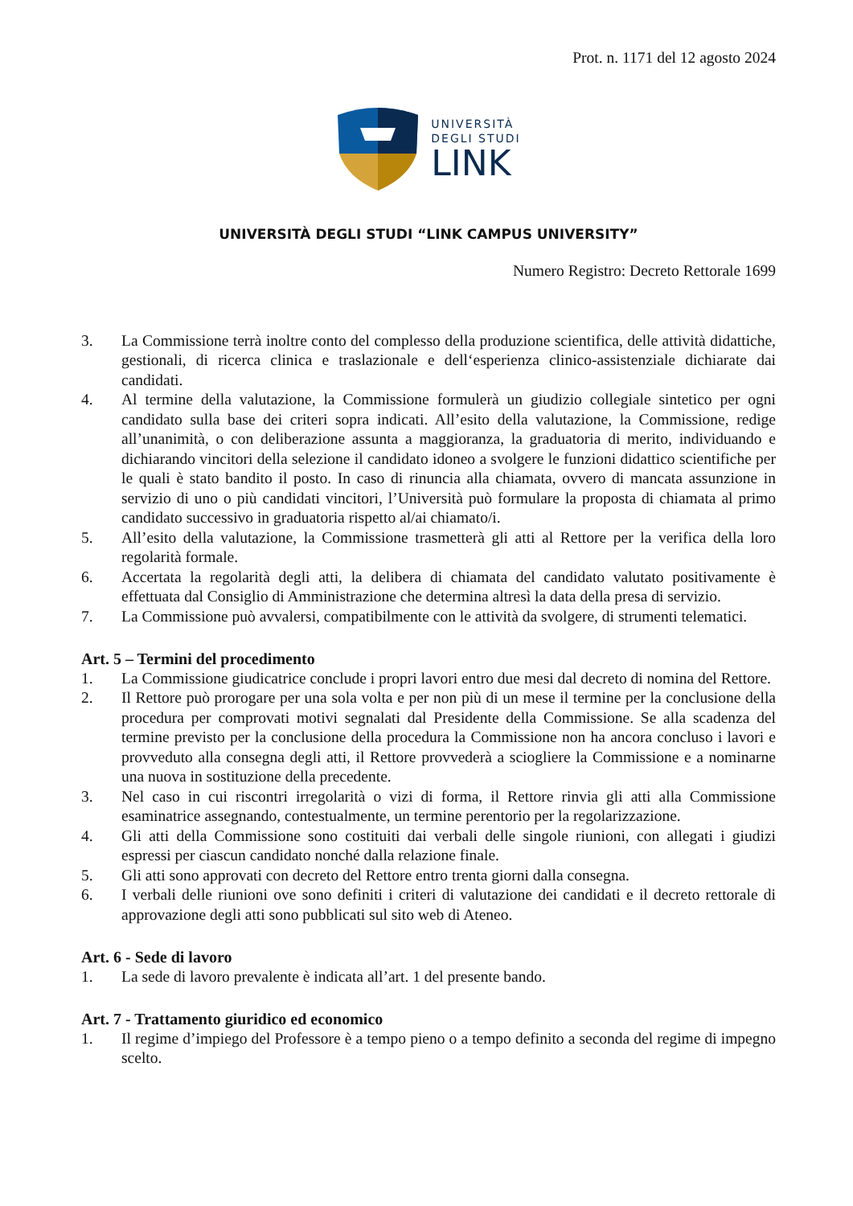Prot. n. 1171 del 12 agosto 2024
UNIVERSITÀ
DEGLI STUDI
LINK
UNIVERSITÀ DEGLI STUDI “LINK CAMPUS UNIVERSITY”
Numero Registro: Decreto Rettorale 1699
3. La Commissione terrà inoltre conto del complesso della produzione scientifica, delle attività didattiche, gestionali, di ricerca clinica e traslazionale e dell‘esperienza clinico-assistenziale dichiarate dai candidati.
4. Al termine della valutazione, la Commissione formulerà un giudizio collegiale sintetico per ogni candidato sulla base dei criteri sopra indicati. All’esito della valutazione, la Commissione, redige all’unanimità, o con deliberazione assunta a maggioranza, la graduatoria di merito, individuando e dichiarando vincitori della selezione il candidato idoneo a svolgere le funzioni didattico scientifiche per le quali è stato bandito il posto. In caso di rinuncia alla chiamata, ovvero di mancata assunzione in servizio di uno o più candidati vincitori, l’Università può formulare la proposta di chiamata al primo candidato successivo in graduatoria rispetto al/ai chiamato/i.
5. All’esito della valutazione, la Commissione trasmetterà gli atti al Rettore per la verifica della loro regolarità formale.
6. Accertata la regolarità degli atti, la delibera di chiamata del candidato valutato positivamente è effettuata dal Consiglio di Amministrazione che determina altresì la data della presa di servizio.
7. La Commissione può avvalersi, compatibilmente con le attività da svolgere, di strumenti telematici.
Art. 5 – Termini del procedimento
1. La Commissione giudicatrice conclude i propri lavori entro due mesi dal decreto di nomina del Rettore.
2. Il Rettore può prorogare per una sola volta e per non più di un mese il termine per la conclusione della procedura per comprovati motivi segnalati dal Presidente della Commissione. Se alla scadenza del termine previsto per la conclusione della procedura la Commissione non ha ancora concluso i lavori e provveduto alla consegna degli atti, il Rettore provvederà a sciogliere la Commissione e a nominarne una nuova in sostituzione della precedente.
3. Nel caso in cui riscontri irregolarità o vizi di forma, il Rettore rinvia gli atti alla Commissione esaminatrice assegnando, contestualmente, un termine perentorio per la regolarizzazione.
4. Gli atti della Commissione sono costituiti dai verbali delle singole riunioni, con allegati i giudizi espressi per ciascun candidato nonché dalla relazione finale.
5. Gli atti sono approvati con decreto del Rettore entro trenta giorni dalla consegna.
6. I verbali delle riunioni ove sono definiti i criteri di valutazione dei candidati e il decreto rettorale di approvazione degli atti sono pubblicati sul sito web di Ateneo.
Art. 6 - Sede di lavoro
1. La sede di lavoro prevalente è indicata all’art. 1 del presente bando.
Art. 7 - Trattamento giuridico ed economico
1. Il regime d’impiego del Professore è a tempo pieno o a tempo definito a seconda del regime di impegno scelto.